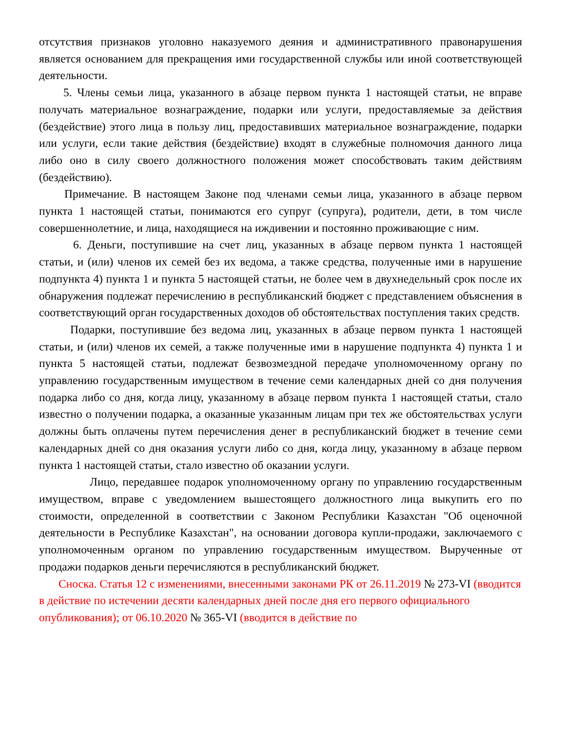отсутствия признаков уголовно наказуемого деяния и административного правонарушения является основанием для прекращения ими государственной службы или иной соответствующей деятельности.
5. Члены семьи лица, указанного в абзаце первом пункта 1 настоящей статьи, не вправе получать материальное вознаграждение, подарки или услуги, предоставляемые за действия (бездействие) этого лица в пользу лиц, предоставивших материальное вознаграждение, подарки или услуги, если такие действия (бездействие) входят в служебные полномочия данного лица либо оно в силу своего должностного положения может способствовать таким действиям (бездействию).
Примечание. В настоящем Законе под членами семьи лица, указанного в абзаце первом пункта 1 настоящей статьи, понимаются его супруг (супруга), родители, дети, в том числе совершеннолетние, и лица, находящиеся на иждивении и постоянно проживающие с ним.
6. Деньги, поступившие на счет лиц, указанных в абзаце первом пункта 1 настоящей статьи, и (или) членов их семей без их ведома, а также средства, полученные ими в нарушение подпункта 4) пункта 1 и пункта 5 настоящей статьи, не более чем в двухнедельный срок после их обнаружения подлежат перечислению в республиканский бюджет с представлением объяснения в соответствующий орган государственных доходов об обстоятельствах поступления таких средств.
Подарки, поступившие без ведома лиц, указанных в абзаце первом пункта 1 настоящей статьи, и (или) членов их семей, а также полученные ими в нарушение подпункта 4) пункта 1 и пункта 5 настоящей статьи, подлежат безвозмездной передаче уполномоченному органу по управлению государственным имуществом в течение семи календарных дней со дня получения подарка либо со дня, когда лицу, указанному в абзаце первом пункта 1 настоящей статьи, стало известно о получении подарка, а оказанные указанным лицам при тех же обстоятельствах услуги должны быть оплачены путем перечисления денег в республиканский бюджет в течение семи календарных дней со дня оказания услуги либо со дня, когда лицу, указанному в абзаце первом пункта 1 настоящей статьи, стало известно об оказании услуги.
Лицо, передавшее подарок уполномоченному органу по управлению государственным имуществом, вправе с уведомлением вышестоящего должностного лица выкупить его по стоимости, определенной в соответствии с Законом Республики Казахстан "Об оценочной деятельности в Республике Казахстан", на основании договора купли-продажи, заключаемого с уполномоченным органом по управлению государственным имуществом. Вырученные от продажи подарков деньги перечисляются в республиканский бюджет.
Сноска. Статья 12 с изменениями, внесенными законами РК от 26.11.2019 № 273-VI (вводится в действие по истечении десяти календарных дней после дня его первого официального опубликования); от 06.10.2020 № 365-VI (вводится в действие по